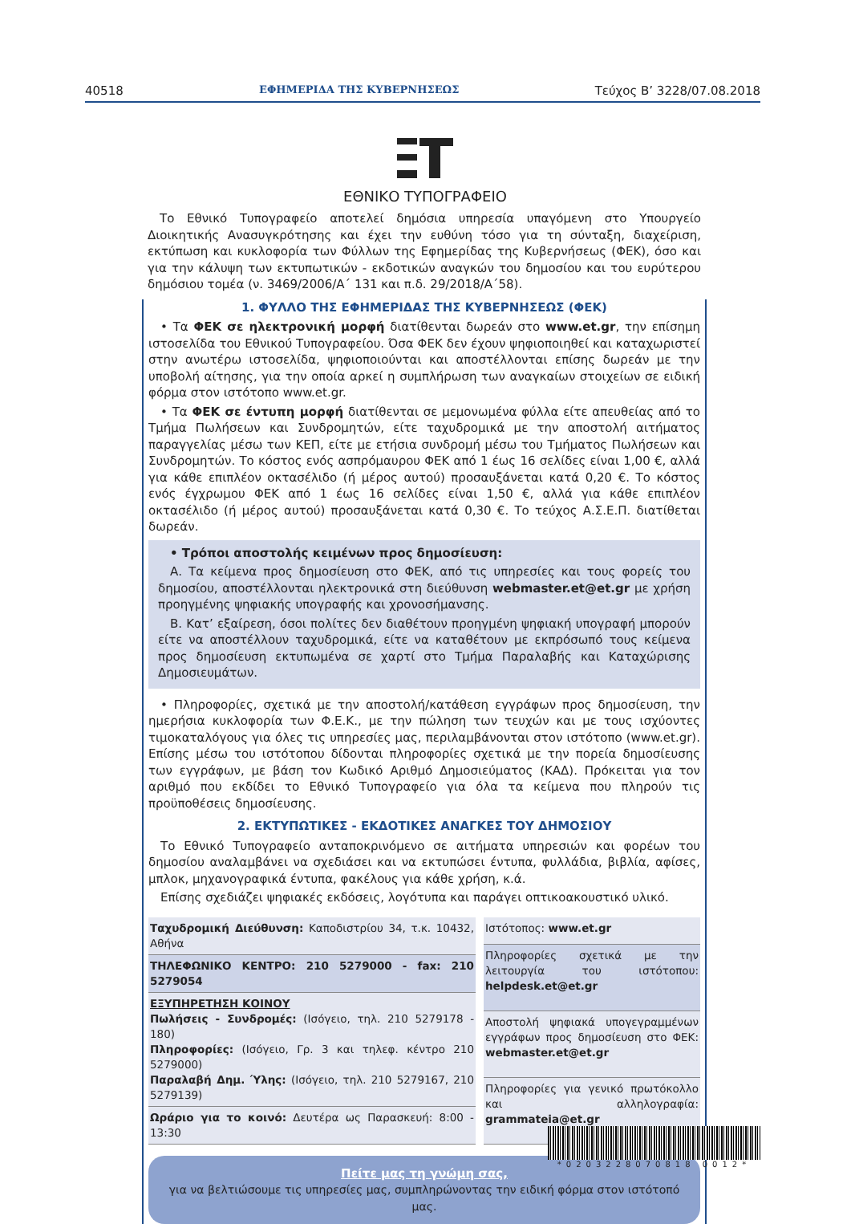40518 ΕΦΗΜΕΡΙΔΑ ΤΗΣ ΚΥΒΕΡΝΗΣΕΩΣ Τεύχος B’ 3228/07.08.2018
ΕΘΝΙΚΟ ΤΥΠΟΓΡΑΦΕΙΟ
Το Εθνικό Τυπογραφείο αποτελεί δημόσια υπηρεσία υπαγόμενη στο Υπουργείο Διοικητικής Ανασυγκρότησης και έχει την ευθύνη τόσο για τη σύνταξη, διαχείριση, εκτύπωση και κυκλοφορία των Φύλλων της Εφημερίδας της Κυβερνήσεως (ΦΕΚ), όσο και για την κάλυψη των εκτυπωτικών - εκδοτικών αναγκών του δημοσίου και του ευρύτερου δημόσιου τομέα (ν. 3469/2006/Α΄ 131 και π.δ. 29/2018/Α΄58).
1. ΦΥΛΛΟ ΤΗΣ ΕΦΗΜΕΡΙΔΑΣ ΤΗΣ ΚΥΒΕΡΝΗΣΕΩΣ (ΦΕΚ)
• Τα ΦΕΚ σε ηλεκτρονική μορφή διατίθενται δωρεάν στο www.et.gr, την επίσημη ιστοσελίδα του Εθνικού Τυπογραφείου. Όσα ΦΕΚ δεν έχουν ψηφιοποιηθεί και καταχωριστεί στην ανωτέρω ιστοσελίδα, ψηφιοποιούνται και αποστέλλονται επίσης δωρεάν με την υποβολή αίτησης, για την οποία αρκεί η συμπλήρωση των αναγκαίων στοιχείων σε ειδική φόρμα στον ιστότοπο www.et.gr.
• Τα ΦΕΚ σε έντυπη μορφή διατίθενται σε μεμονωμένα φύλλα είτε απευθείας από το Τμήμα Πωλήσεων και Συνδρομητών, είτε ταχυδρομικά με την αποστολή αιτήματος παραγγελίας μέσω των ΚΕΠ, είτε με ετήσια συνδρομή μέσω του Τμήματος Πωλήσεων και Συνδρομητών. Το κόστος ενός ασπρόμαυρου ΦΕΚ από 1 έως 16 σελίδες είναι 1,00 €, αλλά για κάθε επιπλέον οκτασέλιδο (ή μέρος αυτού) προσαυξάνεται κατά 0,20 €. Το κόστος ενός έγχρωμου ΦΕΚ από 1 έως 16 σελίδες είναι 1,50 €, αλλά για κάθε επιπλέον οκτασέλιδο (ή μέρος αυτού) προσαυξάνεται κατά 0,30 €. Το τεύχος Α.Σ.Ε.Π. διατίθεται δωρεάν.
• Τρόποι αποστολής κειμένων προς δημοσίευση:
Α. Τα κείμενα προς δημοσίευση στο ΦΕΚ, από τις υπηρεσίες και τους φορείς του δημοσίου, αποστέλλονται ηλεκτρονικά στη διεύθυνση webmaster.et@et.gr με χρήση προηγμένης ψηφιακής υπογραφής και χρονοσήμανσης.
Β. Κατ’ εξαίρεση, όσοι πολίτες δεν διαθέτουν προηγμένη ψηφιακή υπογραφή μπορούν είτε να αποστέλλουν ταχυδρομικά, είτε να καταθέτουν με εκπρόσωπό τους κείμενα προς δημοσίευση εκτυπωμένα σε χαρτί στο Τμήμα Παραλαβής και Καταχώρισης Δημοσιευμάτων.
• Πληροφορίες, σχετικά με την αποστολή/κατάθεση εγγράφων προς δημοσίευση, την ημερήσια κυκλοφορία των Φ.Ε.Κ., με την πώληση των τευχών και με τους ισχύοντες τιμοκαταλόγους για όλες τις υπηρεσίες μας, περιλαμβάνονται στον ιστότοπο (www.et.gr). Επίσης μέσω του ιστότοπου δίδονται πληροφορίες σχετικά με την πορεία δημοσίευσης των εγγράφων, με βάση τον Κωδικό Αριθμό Δημοσιεύματος (ΚΑΔ). Πρόκειται για τον αριθμό που εκδίδει το Εθνικό Τυπογραφείο για όλα τα κείμενα που πληρούν τις προϋποθέσεις δημοσίευσης.
2. ΕΚΤΥΠΩΤΙΚΕΣ - ΕΚΔΟΤΙΚΕΣ ΑΝΑΓΚΕΣ ΤΟΥ ΔΗΜΟΣΙΟΥ
Το Εθνικό Τυπογραφείο ανταποκρινόμενο σε αιτήματα υπηρεσιών και φορέων του δημοσίου αναλαμβάνει να σχεδιάσει και να εκτυπώσει έντυπα, φυλλάδια, βιβλία, αφίσες, μπλοκ, μηχανογραφικά έντυπα, φακέλους για κάθε χρήση, κ.ά.
Επίσης σχεδιάζει ψηφιακές εκδόσεις, λογότυπα και παράγει οπτικοακουστικό υλικό.
| Ταχυδρομική Διεύθυνση: Καποδιστρίου 34, τ.κ. 10432, Αθήνα |
| ΤΗΛΕΦΩΝΙΚΟ ΚΕΝΤΡΟ: 210 5279000 - fax: 210 5279054 |
| ΕΞΥΠΗΡΕΤΗΣΗ ΚΟΙΝΟΥ Πωλήσεις - Συνδρομές: (Ισόγειο, τηλ. 210 5279178 - 180) Πληροφορίες: (Ισόγειο, Γρ. 3 και τηλεφ. κέντρο 210 5279000) Παραλαβή Δημ. Ύλης: (Ισόγειο, τηλ. 210 5279167, 210 5279139) |
| Ωράριο για το κοινό: Δευτέρα ως Παρασκευή: 8:00 - 13:30 |
| Ιστότοπος: www.et.gr |
| Πληροφορίες σχετικά με την λειτουργία του ιστότοπου: helpdesk.et@et.gr |
| Αποστολή ψηφιακά υπογεγραμμένων εγγράφων προς δημοσίευση στο ΦΕΚ: webmaster.et@et.gr |
| Πληροφορίες για γενικό πρωτόκολλο και αλληλογραφία: grammateia@et.gr |
Πείτε μας τη γνώμη σας,
για να βελτιώσουμε τις υπηρεσίες μας, συμπληρώνοντας την ειδική φόρμα στον ιστότοπό μας.
*0203228070818 0012*